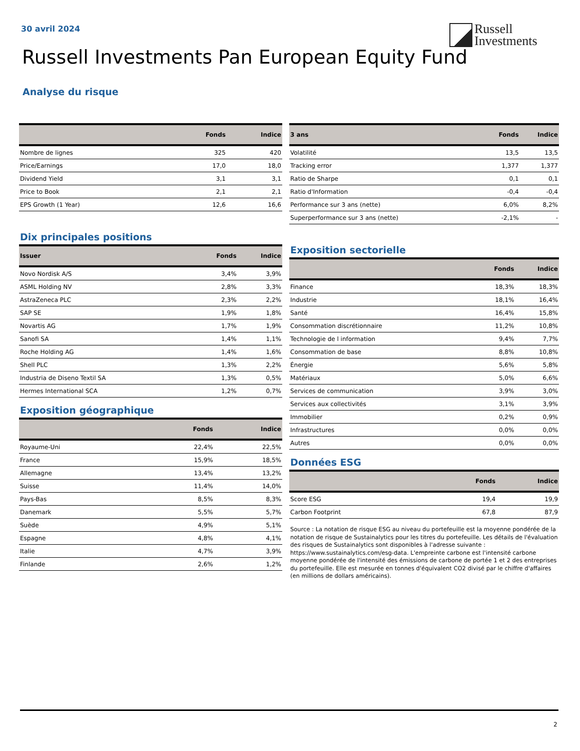30 avril 2024
Russell
Investments
Russell Investments Pan European Equity Fund
Analyse du risque
| | Fonds | Indice |
| --- | --- | --- |
| Nombre de lignes | 325 | 420 |
| Price/Earnings | 17,0 | 18,0 |
| Dividend Yield | 3,1 | 3,1 |
| Price to Book | 2,1 | 2,1 |
| EPS Growth (1 Year) | 12,6 | 16,6 |
Dix principales positions
| Issuer | Fonds | Indice |
| --- | --- | --- |
| Novo Nordisk A/S | 3,4% | 3,9% |
| ASML Holding NV | 2,8% | 3,3% |
| AstraZeneca PLC | 2,3% | 2,2% |
| SAP SE | 1,9% | 1,8% |
| Novartis AG | 1,7% | 1,9% |
| Sanofi SA | 1,4% | 1,1% |
| Roche Holding AG | 1,4% | 1,6% |
| Shell PLC | 1,3% | 2,2% |
| Industria de Diseno Textil SA | 1,3% | 0,5% |
| Hermes International SCA | 1,2% | 0,7% |
Exposition géographique
| | Fonds | Indice |
| --- | --- | --- |
| Royaume-Uni | 22,4% | 22,5% |
| France | 15,9% | 18,5% |
| Allemagne | 13,4% | 13,2% |
| Suisse | 11,4% | 14,0% |
| Pays-Bas | 8,5% | 8,3% |
| Danemark | 5,5% | 5,7% |
| Suède | 4,9% | 5,1% |
| Espagne | 4,8% | 4,1% |
| Italie | 4,7% | 3,9% |
| Finlande | 2,6% | 1,2% |
| 3 ans | Fonds | Indice |
| --- | --- | --- |
| Volatilité | 13,5 | 13,5 |
| Tracking error | 1,377 | 1,377 |
| Ratio de Sharpe | 0,1 | 0,1 |
| Ratio d'Information | -0,4 | -0,4 |
| Performance sur 3 ans (nette) | 6,0% | 8,2% |
| Superperformance sur 3 ans (nette) | -2,1% | - |
Exposition sectorielle
| | Fonds | Indice |
| --- | --- | --- |
| Finance | 18,3% | 18,3% |
| Industrie | 18,1% | 16,4% |
| Santé | 16,4% | 15,8% |
| Consommation discrétionnaire | 11,2% | 10,8% |
| Technologie de l information | 9,4% | 7,7% |
| Consommation de base | 8,8% | 10,8% |
| Énergie | 5,6% | 5,8% |
| Matériaux | 5,0% | 6,6% |
| Services de communication | 3,9% | 3,0% |
| Services aux collectivités | 3,1% | 3,9% |
| Immobilier | 0,2% | 0,9% |
| Infrastructures | 0,0% | 0,0% |
| Autres | 0,0% | 0,0% |
Données ESG
| | Fonds | Indice |
| --- | --- | --- |
| Score ESG | 19,4 | 19,9 |
| Carbon Footprint | 67,8 | 87,9 |
Source : La notation de risque ESG au niveau du portefeuille est la moyenne pondérée de la notation de risque de Sustainalytics pour les titres du portefeuille. Les détails de l'évaluation des risques de Sustainalytics sont disponibles à l'adresse suivante : https://www.sustainalytics.com/esg-data. L'empreinte carbone est l'intensité carbone moyenne pondérée de l'intensité des émissions de carbone de portée 1 et 2 des entreprises du portefeuille. Elle est mesurée en tonnes d'équivalent CO2 divisé par le chiffre d'affaires (en millions de dollars américains).
2